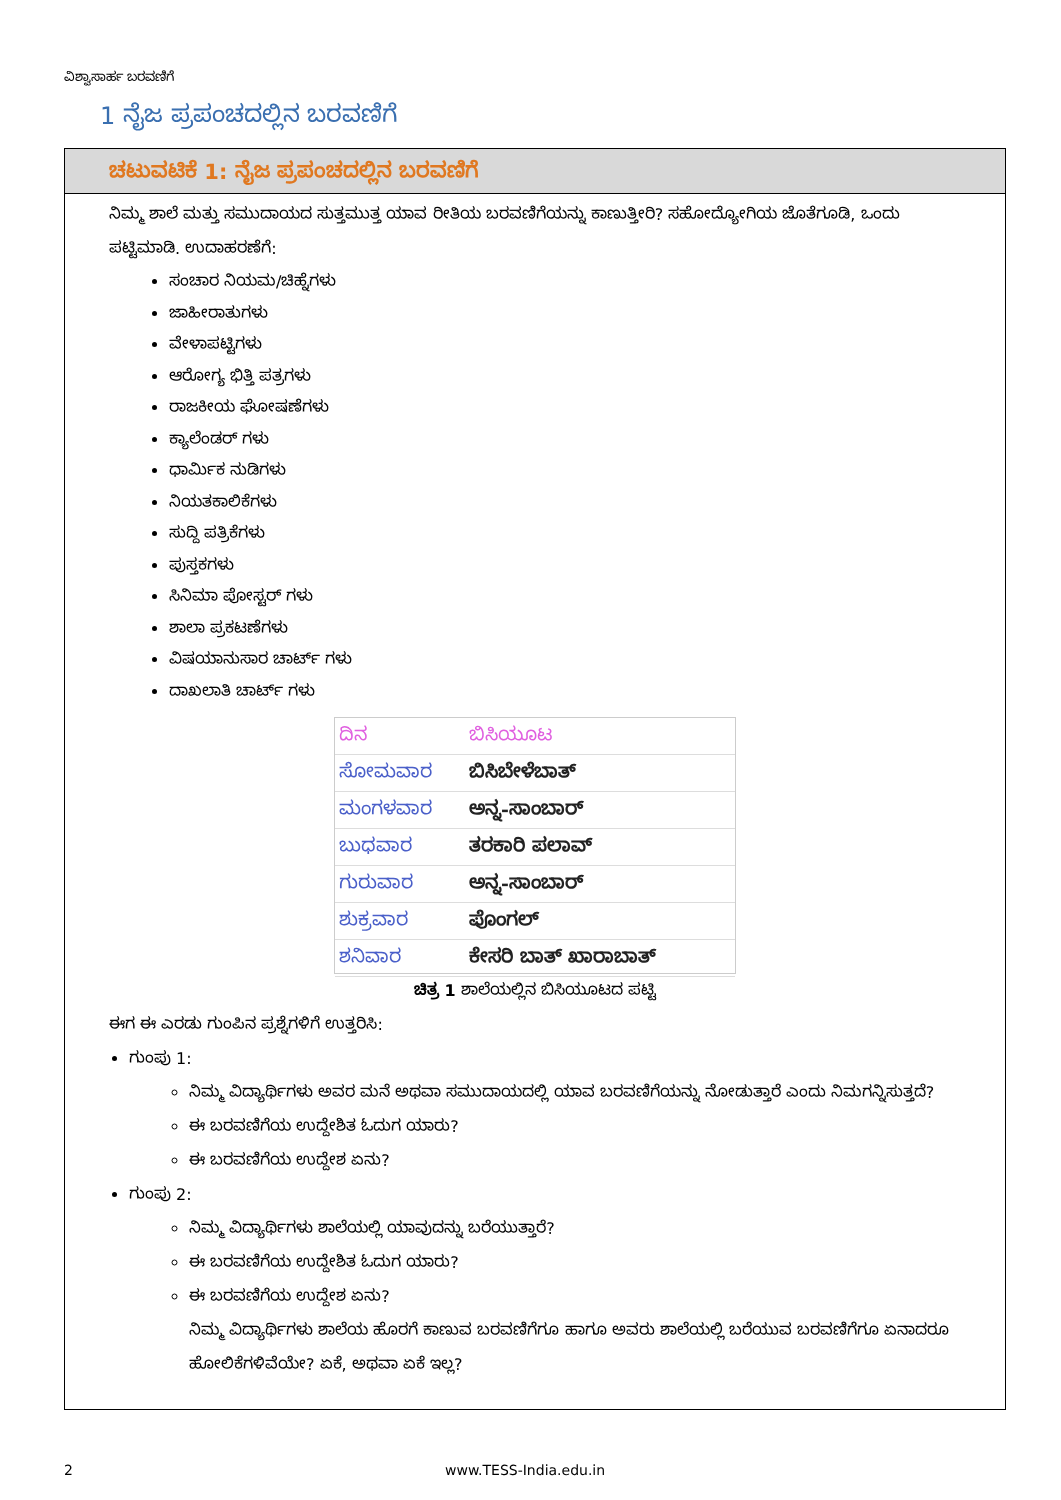ವಿಶ್ವಾಸಾರ್ಹ ಬರವಣಿಗೆ
1 ನೈಜ ಪ್ರಪಂಚದಲ್ಲಿನ ಬರವಣಿಗೆ
ಚಟುವಟಿಕೆ 1: ನೈಜ ಪ್ರಪಂಚದಲ್ಲಿನ ಬರವಣಿಗೆ
ನಿಮ್ಮ ಶಾಲೆ ಮತ್ತು ಸಮುದಾಯದ ಸುತ್ತಮುತ್ತ ಯಾವ ರೀತಿಯ ಬರವಣಿಗೆಯನ್ನು ಕಾಣುತ್ತೀರಿ? ಸಹೋದ್ಯೋಗಿಯ ಜೊತೆಗೂಡಿ, ಒಂದು ಪಟ್ಟಿಮಾಡಿ. ಉದಾಹರಣೆಗೆ:
ಸಂಚಾರ ನಿಯಮ/ಚಿಹ್ನೆಗಳು
ಜಾಹೀರಾತುಗಳು
ವೇಳಾಪಟ್ಟಿಗಳು
ಆರೋಗ್ಯ ಭಿತ್ತಿ ಪತ್ರಗಳು
ರಾಜಕೀಯ ಘೋಷಣೆಗಳು
ಕ್ಯಾಲೆಂಡರ್ ಗಳು
ಧಾರ್ಮಿಕ ನುಡಿಗಳು
ನಿಯತಕಾಲಿಕೆಗಳು
ಸುದ್ದಿ ಪತ್ರಿಕೆಗಳು
ಪುಸ್ತಕಗಳು
ಸಿನಿಮಾ ಪೋಸ್ಟರ್ ಗಳು
ಶಾಲಾ ಪ್ರಕಟಣೆಗಳು
ವಿಷಯಾನುಸಾರ ಚಾರ್ಟ್ ಗಳು
ದಾಖಲಾತಿ ಚಾರ್ಟ್ ಗಳು
ದಿನ ಬಿಸಿಯೂಟ
ಸೋಮವಾರ ಬಿಸಿಬೇಳೆಬಾತ್
ಮಂಗಳವಾರ ಅನ್ನ-ಸಾಂಬಾರ್
ಬುಧವಾರ ತರಕಾರಿ ಪಲಾವ್
ಗುರುವಾರ ಅನ್ನ-ಸಾಂಬಾರ್
ಶುಕ್ರವಾರ ಪೊಂಗಲ್
ಶನಿವಾರ ಕೇಸರಿ ಬಾತ್ ಖಾರಾಬಾತ್
ಚಿತ್ರ 1 ಶಾಲೆಯಲ್ಲಿನ ಬಿಸಿಯೂಟದ ಪಟ್ಟಿ
ಈಗ ಈ ಎರಡು ಗುಂಪಿನ ಪ್ರಶ್ನೆಗಳಿಗೆ ಉತ್ತರಿಸಿ:
ಗುಂಪು 1:
ನಿಮ್ಮ ವಿದ್ಯಾರ್ಥಿಗಳು ಅವರ ಮನೆ ಅಥವಾ ಸಮುದಾಯದಲ್ಲಿ ಯಾವ ಬರವಣಿಗೆಯನ್ನು ನೋಡುತ್ತಾರೆ ಎಂದು ನಿಮಗನ್ನಿಸುತ್ತದೆ?
ಈ ಬರವಣಿಗೆಯ ಉದ್ದೇಶಿತ ಓದುಗ ಯಾರು?
ಈ ಬರವಣಿಗೆಯ ಉದ್ದೇಶ ಏನು?
ಗುಂಪು 2:
ನಿಮ್ಮ ವಿದ್ಯಾರ್ಥಿಗಳು ಶಾಲೆಯಲ್ಲಿ ಯಾವುದನ್ನು ಬರೆಯುತ್ತಾರೆ?
ಈ ಬರವಣಿಗೆಯ ಉದ್ದೇಶಿತ ಓದುಗ ಯಾರು?
ಈ ಬರವಣಿಗೆಯ ಉದ್ದೇಶ ಏನು?
ನಿಮ್ಮ ವಿದ್ಯಾರ್ಥಿಗಳು ಶಾಲೆಯ ಹೊರಗೆ ಕಾಣುವ ಬರವಣಿಗೆಗೂ ಹಾಗೂ ಅವರು ಶಾಲೆಯಲ್ಲಿ ಬರೆಯುವ ಬರವಣಿಗೆಗೂ ಏನಾದರೂ ಹೋಲಿಕೆಗಳಿವೆಯೇ? ಏಕೆ, ಅಥವಾ ಏಕೆ ಇಲ್ಲ?
2 www.TESS-India.edu.in